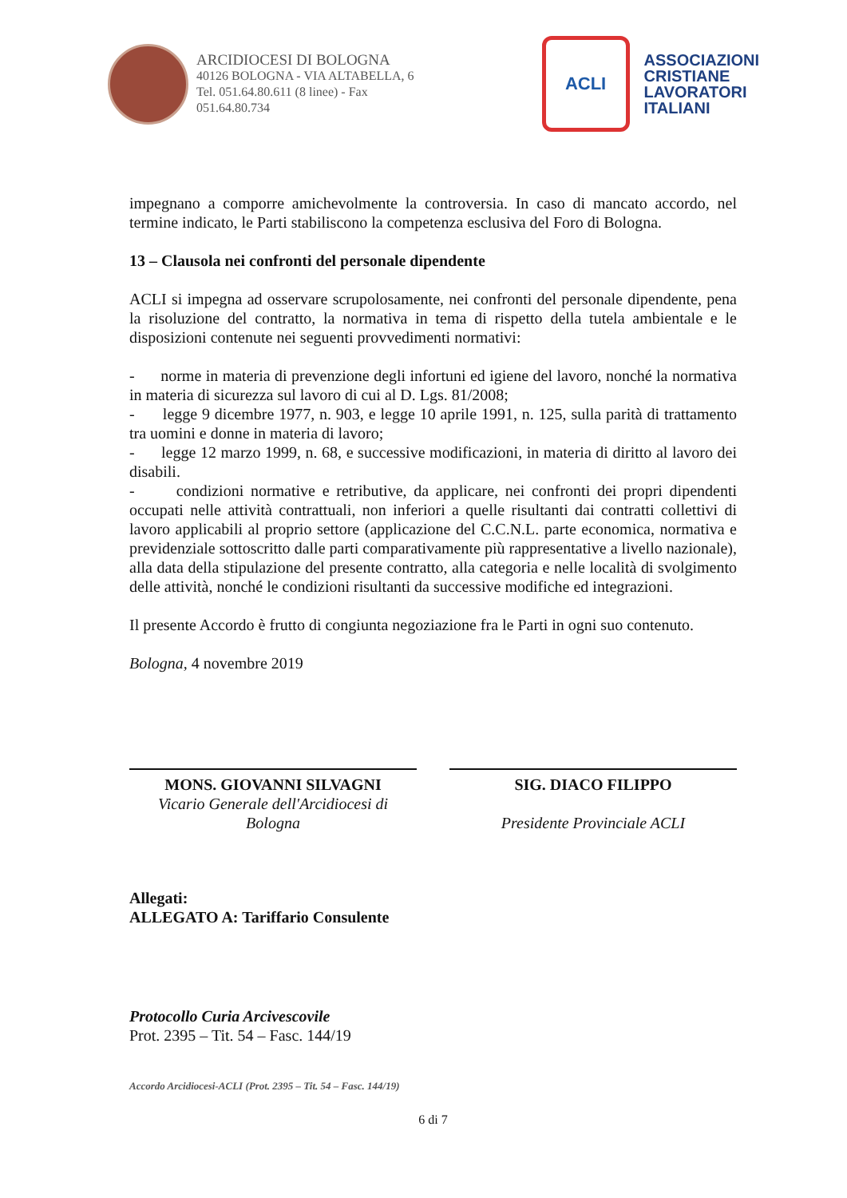ARCIDIOCESI DI BOLOGNA
40126 BOLOGNA - VIA ALTABELLA, 6
Tel. 051.64.80.611 (8 linee) - Fax
051.64.80.734
ACLI
ASSOCIAZIONI
CRISTIANE
LAVORATORI
ITALIANI
impegnano a comporre amichevolmente la controversia. In caso di mancato accordo, nel termine indicato, le Parti stabiliscono la competenza esclusiva del Foro di Bologna.
13 – Clausola nei confronti del personale dipendente
ACLI si impegna ad osservare scrupolosamente, nei confronti del personale dipendente, pena la risoluzione del contratto, la normativa in tema di rispetto della tutela ambientale e le disposizioni contenute nei seguenti provvedimenti normativi:
- norme in materia di prevenzione degli infortuni ed igiene del lavoro, nonché la normativa in materia di sicurezza sul lavoro di cui al D. Lgs. 81/2008;
- legge 9 dicembre 1977, n. 903, e legge 10 aprile 1991, n. 125, sulla parità di trattamento tra uomini e donne in materia di lavoro;
- legge 12 marzo 1999, n. 68, e successive modificazioni, in materia di diritto al lavoro dei disabili.
- condizioni normative e retributive, da applicare, nei confronti dei propri dipendenti occupati nelle attività contrattuali, non inferiori a quelle risultanti dai contratti collettivi di lavoro applicabili al proprio settore (applicazione del C.C.N.L. parte economica, normativa e previdenziale sottoscritto dalle parti comparativamente più rappresentative a livello nazionale), alla data della stipulazione del presente contratto, alla categoria e nelle località di svolgimento delle attività, nonché le condizioni risultanti da successive modifiche ed integrazioni.
Il presente Accordo è frutto di congiunta negoziazione fra le Parti in ogni suo contenuto.
Bologna, 4 novembre 2019
MONS. GIOVANNI SILVAGNI
Vicario Generale dell'Arcidiocesi di Bologna
SIG. DIACO FILIPPO
Presidente Provinciale ACLI
Allegati:
ALLEGATO A: Tariffario Consulente
Protocollo Curia Arcivescovile
Prot. 2395 – Tit. 54 – Fasc. 144/19
Accordo Arcidiocesi-ACLI (Prot. 2395 – Tit. 54 – Fasc. 144/19)
6 di 7